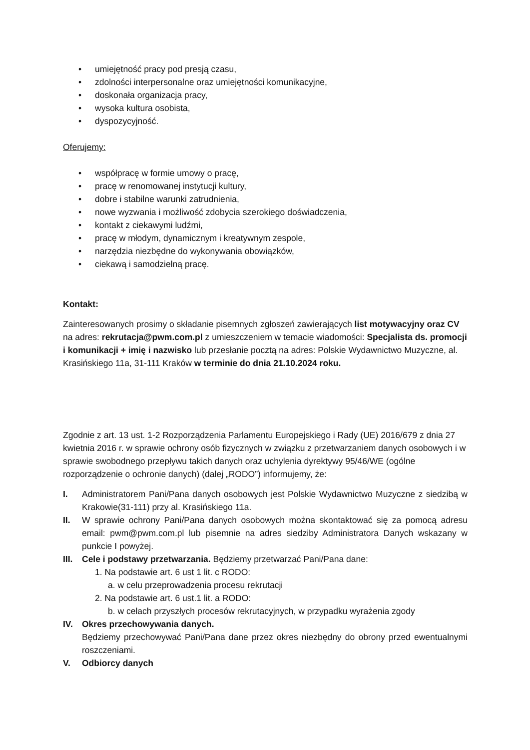• umiejętność pracy pod presją czasu,
• zdolności interpersonalne oraz umiejętności komunikacyjne,
• doskonała organizacja pracy,
• wysoka kultura osobista,
• dyspozycyjność.
Oferujemy:
• współpracę w formie umowy o pracę,
• pracę w renomowanej instytucji kultury,
• dobre i stabilne warunki zatrudnienia,
• nowe wyzwania i możliwość zdobycia szerokiego doświadczenia,
• kontakt z ciekawymi ludźmi,
• pracę w młodym, dynamicznym i kreatywnym zespole,
• narzędzia niezbędne do wykonywania obowiązków,
• ciekawą i samodzielną pracę.
Kontakt:
Zainteresowanych prosimy o składanie pisemnych zgłoszeń zawierających list motywacyjny oraz CV na adres: rekrutacja@pwm.com.pl z umieszczeniem w temacie wiadomości: Specjalista ds. promocji i komunikacji + imię i nazwisko lub przesłanie pocztą na adres: Polskie Wydawnictwo Muzyczne, al. Krasińskiego 11a, 31-111 Kraków w terminie do dnia 21.10.2024 roku.
Zgodnie z art. 13 ust. 1-2 Rozporządzenia Parlamentu Europejskiego i Rady (UE) 2016/679 z dnia 27 kwietnia 2016 r. w sprawie ochrony osób fizycznych w związku z przetwarzaniem danych osobowych i w sprawie swobodnego przepływu takich danych oraz uchylenia dyrektywy 95/46/WE (ogólne rozporządzenie o ochronie danych) (dalej „RODO”) informujemy, że:
I. Administratorem Pani/Pana danych osobowych jest Polskie Wydawnictwo Muzyczne z siedzibą w Krakowie(31-111) przy al. Krasińskiego 11a.
II. W sprawie ochrony Pani/Pana danych osobowych można skontaktować się za pomocą adresu email: pwm@pwm.com.pl lub pisemnie na adres siedziby Administratora Danych wskazany w punkcie I powyżej.
III.
Cele i podstawy przetwarzania. Będziemy przetwarzać Pani/Pana dane:
1. Na podstawie art. 6 ust 1 lit. c RODO:
a. w celu przeprowadzenia procesu rekrutacji
2. Na podstawie art. 6 ust.1 lit. a RODO:
b. w celach przyszłych procesów rekrutacyjnych, w przypadku wyrażenia zgody
IV. Okres przechowywania danych.
Będziemy przechowywać Pani/Pana dane przez okres niezbędny do obrony przed ewentualnymi roszczeniami.
V. Odbiorcy danych